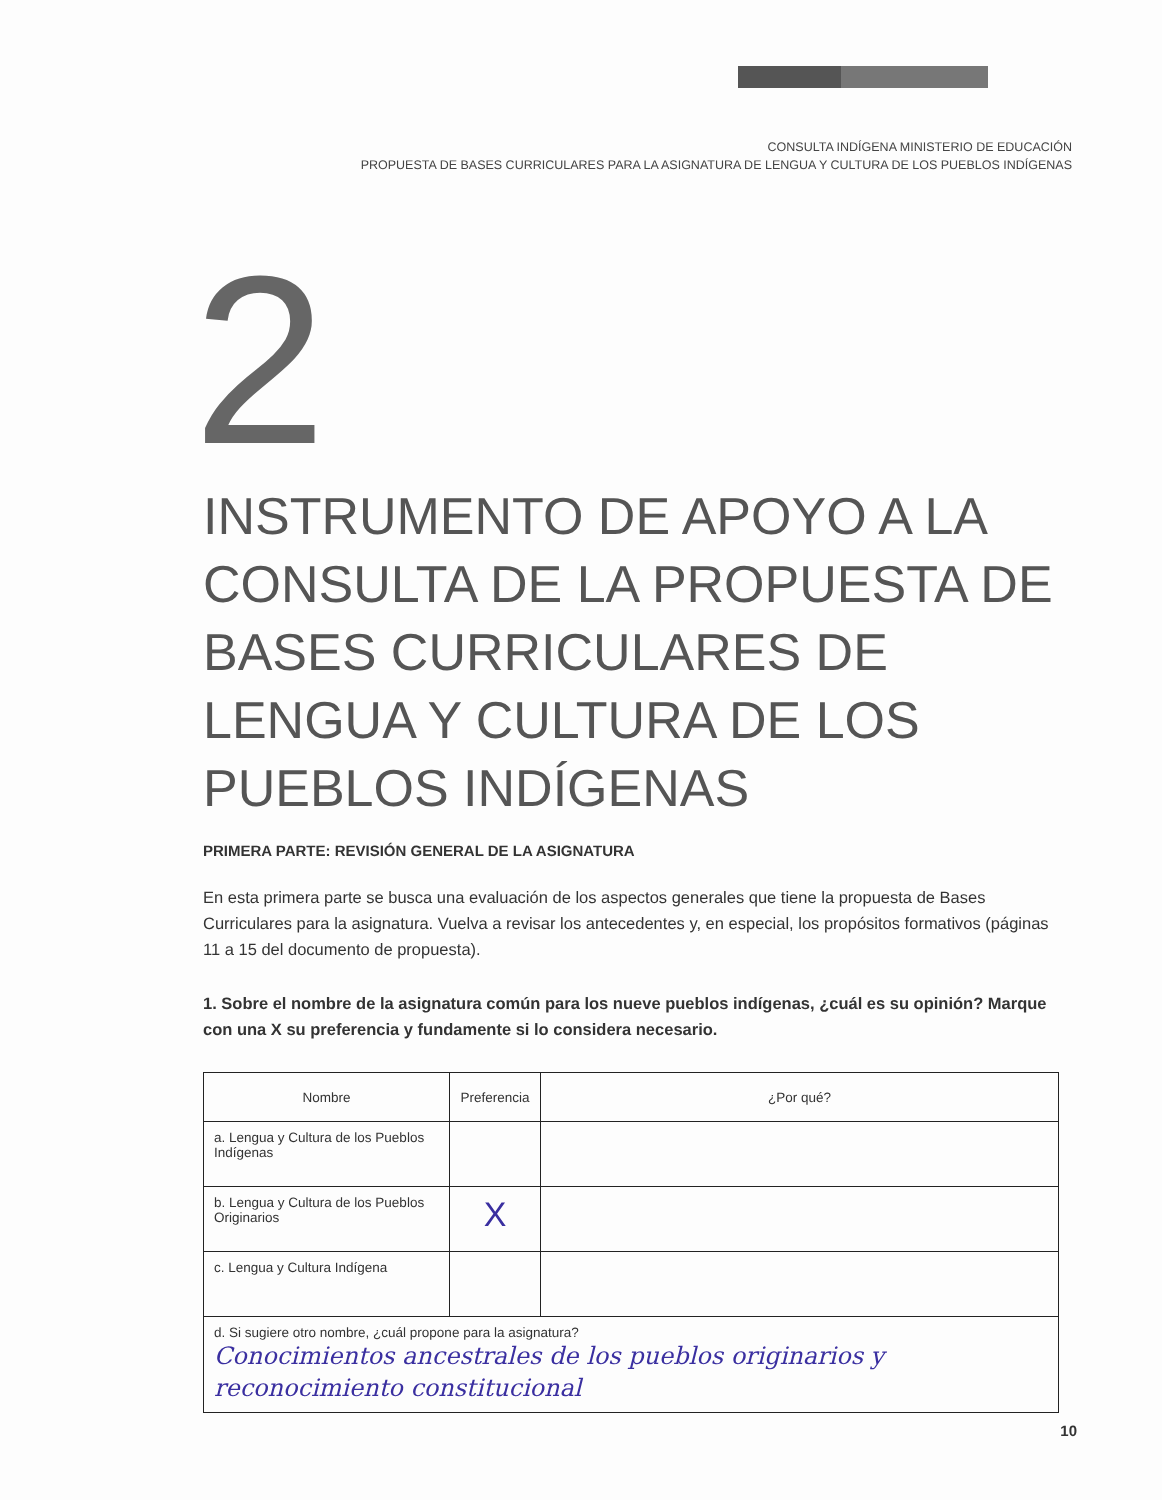CONSULTA INDÍGENA MINISTERIO DE EDUCACIÓN
PROPUESTA DE BASES CURRICULARES PARA LA ASIGNATURA DE LENGUA Y CULTURA DE LOS PUEBLOS INDÍGENAS
2
INSTRUMENTO DE APOYO A LA CONSULTA DE LA PROPUESTA DE BASES CURRICULARES DE LENGUA Y CULTURA DE LOS PUEBLOS INDÍGENAS
PRIMERA PARTE: REVISIÓN GENERAL DE LA ASIGNATURA
En esta primera parte se busca una evaluación de los aspectos generales que tiene la propuesta de Bases Curriculares para la asignatura. Vuelva a revisar los antecedentes y, en especial, los propósitos formativos (páginas 11 a 15 del documento de propuesta).
1. Sobre el nombre de la asignatura común para los nueve pueblos indígenas, ¿cuál es su opinión? Marque con una X su preferencia y fundamente si lo considera necesario.
| Nombre | Preferencia | ¿Por qué? |
| --- | --- | --- |
| a. Lengua y Cultura de los Pueblos Indígenas | | |
| b. Lengua y Cultura de los Pueblos Originarios | X | |
| c. Lengua y Cultura Indígena | | |
| d. Si sugiere otro nombre, ¿cuál propone para la asignatura? Conocimientos ancestrales de los pueblos originarios y reconocimiento constitucional | | |
10